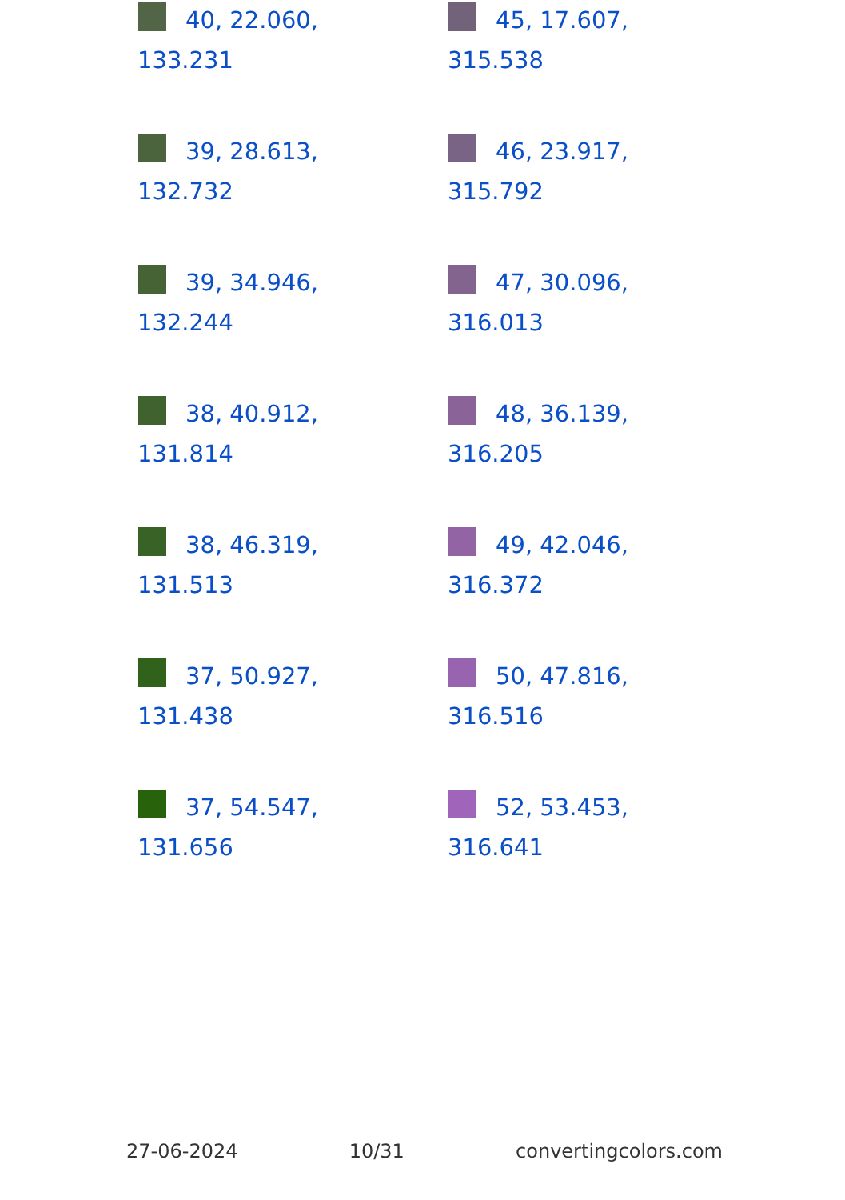40, 22.060,
133.231
45, 17.607,
315.538
39, 28.613,
132.732
46, 23.917,
315.792
39, 34.946,
132.244
47, 30.096,
316.013
38, 40.912,
131.814
48, 36.139,
316.205
38, 46.319,
131.513
49, 42.046,
316.372
37, 50.927,
131.438
50, 47.816,
316.516
37, 54.547,
131.656
52, 53.453,
316.641
27-06-2024 10/31 convertingcolors.com